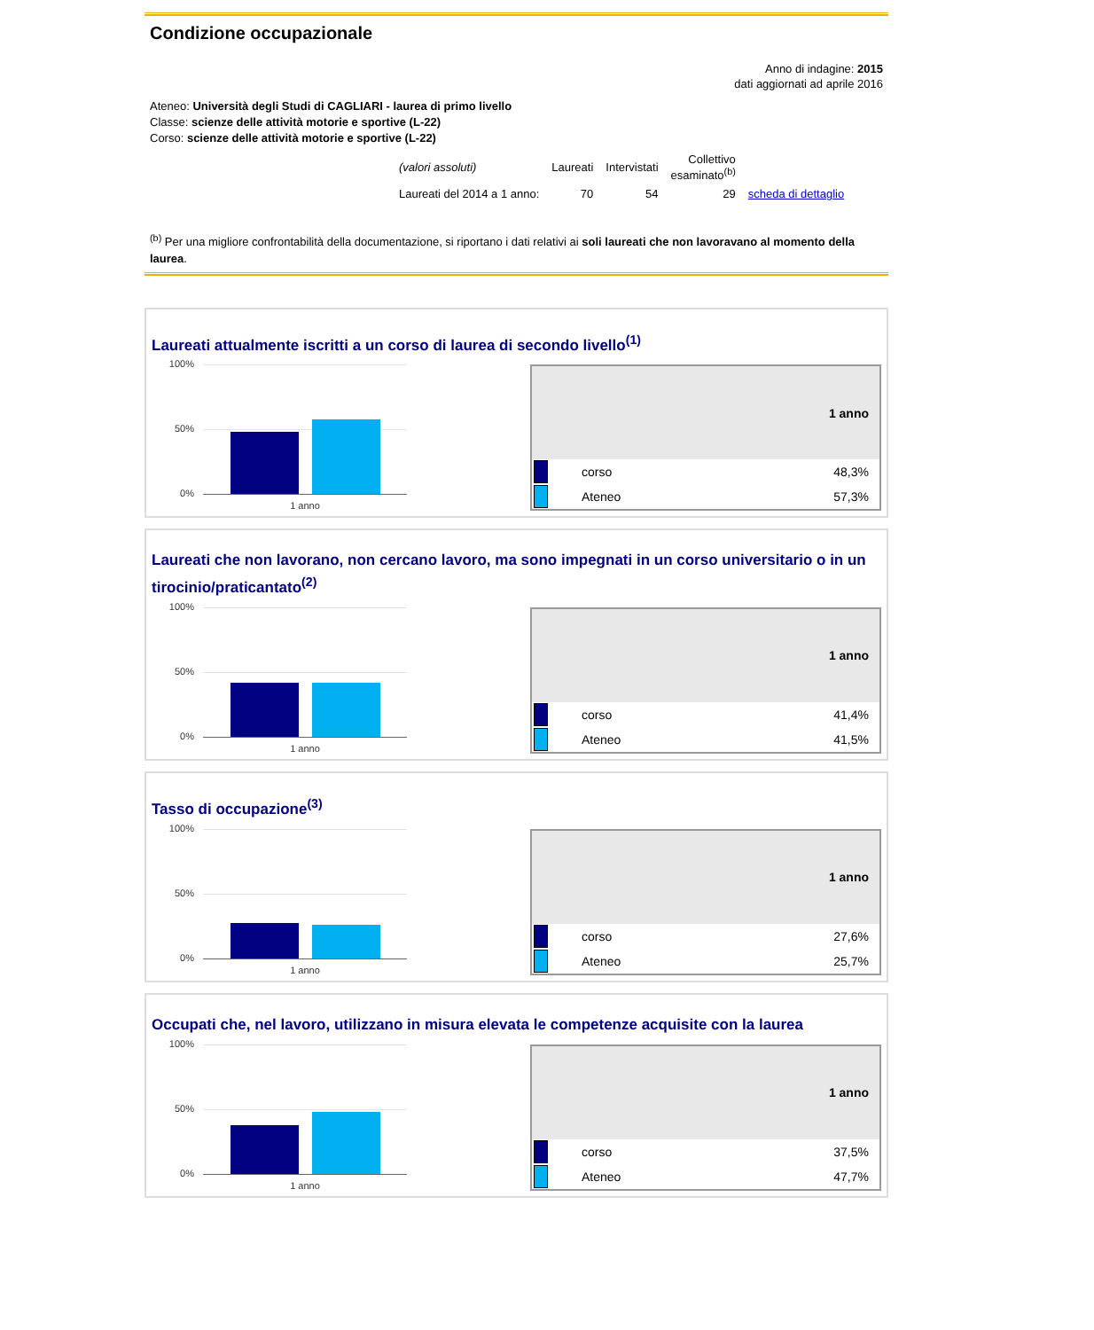Condizione occupazionale
Anno di indagine: 2015
dati aggiornati ad aprile 2016
Ateneo: Università degli Studi di CAGLIARI - laurea di primo livello
Classe: scienze delle attività motorie e sportive (L-22)
Corso: scienze delle attività motorie e sportive (L-22)
| (valori assoluti) | Laureati | Intervistati | Collettivo esaminato<sup>(b)</sup> | |
| --- | --- | --- | --- | --- |
| Laureati del 2014 a 1 anno: | 70 | 54 | 29 | scheda di dettaglio |
<sup>(b)</sup> Per una migliore confrontabilità della documentazione, si riportano i dati relativi ai soli laureati che non lavoravano al momento della laurea.
Laureati attualmente iscritti a un corso di laurea di secondo livello<sup>(1)</sup>
100%
50%
0%
1 anno
| 1 anno | | |
| --- | --- | --- |
| | corso | 48,3% |
| | Ateneo | 57,3% |
Laureati che non lavorano, non cercano lavoro, ma sono impegnati in un corso universitario o in un tirocinio/praticantato<sup>(2)</sup>
100%
50%
0%
1 anno
| 1 anno | | |
| --- | --- | --- |
| | corso | 41,4% |
| | Ateneo | 41,5% |
Tasso di occupazione<sup>(3)</sup>
100%
50%
0%
1 anno
| 1 anno | | |
| --- | --- | --- |
| | corso | 27,6% |
| | Ateneo | 25,7% |
Occupati che, nel lavoro, utilizzano in misura elevata le competenze acquisite con la laurea
100%
50%
0%
1 anno
| 1 anno | | |
| --- | --- | --- |
| | corso | 37,5% |
| | Ateneo | 47,7% |